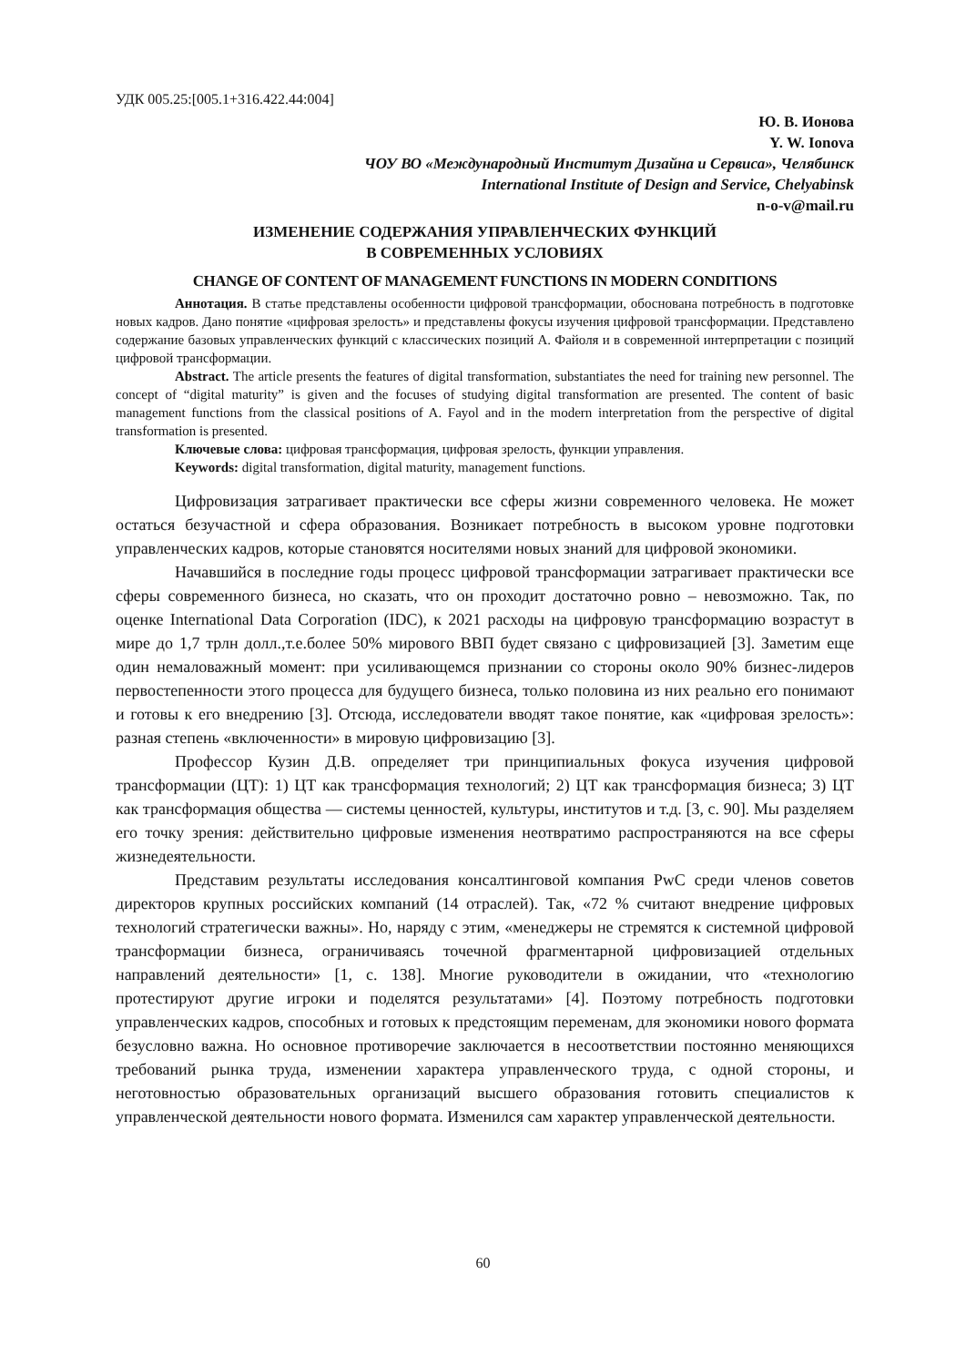УДК 005.25:[005.1+316.422.44:004]
Ю. В. Ионова
Y. W. Ionova
ЧОУ ВО «Международный Институт Дизайна и Сервиса», Челябинск
International Institute of Design and Service, Chelyabinsk
n-o-v@mail.ru
ИЗМЕНЕНИЕ СОДЕРЖАНИЯ УПРАВЛЕНЧЕСКИХ ФУНКЦИЙ
В СОВРЕМЕННЫХ УСЛОВИЯХ
CHANGE OF CONTENT OF MANAGEMENT FUNCTIONS IN MODERN CONDITIONS
Аннотация. В статье представлены особенности цифровой трансформации, обоснована потребность в подготовке новых кадров. Дано понятие «цифровая зрелость» и представлены фокусы изучения цифровой трансформации. Представлено содержание базовых управленческих функций с классических позиций А. Файоля и в современной интерпретации с позиций цифровой трансформации.
Abstract. The article presents the features of digital transformation, substantiates the need for training new personnel. The concept of “digital maturity” is given and the focuses of studying digital transformation are presented. The content of basic management functions from the classical positions of A. Fayol and in the modern interpretation from the perspective of digital transformation is presented.
Ключевые слова: цифровая трансформация, цифровая зрелость, функции управления.
Keywords: digital transformation, digital maturity, management functions.
Цифровизация затрагивает практически все сферы жизни современного человека. Не может остаться безучастной и сфера образования. Возникает потребность в высоком уровне подготовки управленческих кадров, которые становятся носителями новых знаний для цифровой экономики.
Начавшийся в последние годы процесс цифровой трансформации затрагивает практически все сферы современного бизнеса, но сказать, что он проходит достаточно ровно – невозможно. Так, по оценке International Data Corporation (IDC), к 2021 расходы на цифровую трансформацию возрастут в мире до 1,7 трлн долл.,т.е.более 50% мирового ВВП будет связано с цифровизацией [3]. Заметим еще один немаловажный момент: при усиливающемся признании со стороны около 90% бизнес-лидеров первостепенности этого процесса для будущего бизнеса, только половина из них реально его понимают и готовы к его внедрению [3]. Отсюда, исследователи вводят такое понятие, как «цифровая зрелость»: разная степень «включенности» в мировую цифровизацию [3].
Профессор Кузин Д.В. определяет три принципиальных фокуса изучения цифровой трансформации (ЦТ): 1) ЦТ как трансформация технологий; 2) ЦТ как трансформация бизнеса; 3) ЦТ как трансформация общества — системы ценностей, культуры, институтов и т.д. [3, с. 90]. Мы разделяем его точку зрения: действительно цифровые изменения неотвратимо распространяются на все сферы жизнедеятельности.
Представим результаты исследования консалтинговой компания PwC среди членов советов директоров крупных российских компаний (14 отраслей). Так, «72 % считают внедрение цифровых технологий стратегически важны». Но, наряду с этим, «менеджеры не стремятся к системной цифровой трансформации бизнеса, ограничиваясь точечной фрагментарной цифровизацией отдельных направлений деятельности» [1, с. 138]. Многие руководители в ожидании, что «технологию протестируют другие игроки и поделятся результатами» [4]. Поэтому потребность подготовки управленческих кадров, способных и готовых к предстоящим переменам, для экономики нового формата безусловно важна. Но основное противоречие заключается в несоответствии постоянно меняющихся требований рынка труда, изменении характера управленческого труда, с одной стороны, и неготовностью образовательных организаций высшего образования готовить специалистов к управленческой деятельности нового формата. Изменился сам характер управленческой деятельности.
60